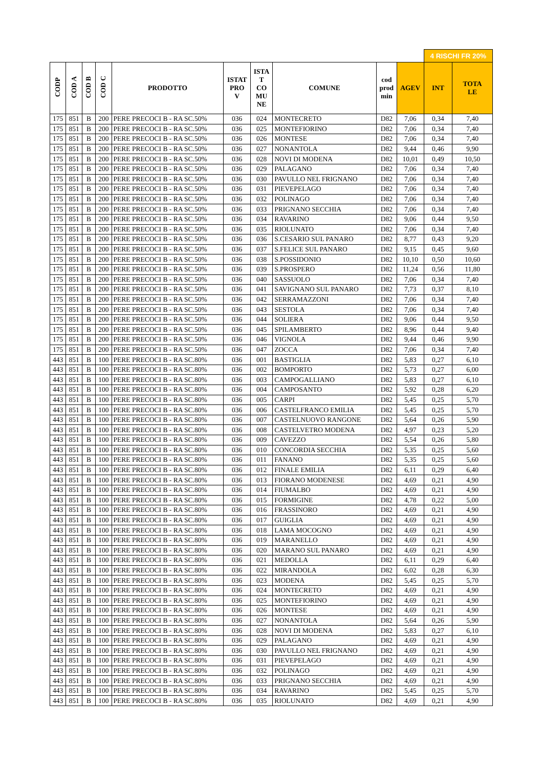| | | | | | | | | | | 4 RISCHI FR 20% | |
| CODP | COD A | COD B | COD C | PRODOTTO | ISTAT PRO V | ISTA T CO MU NE | COMUNE | cod prod min | AGEV | INT | TOTA LE |
| 175 | 851 | B | 200 | PERE PRECOCI B - RA SC.50% | 036 | 024 | MONTECRETO | D82 | 7,06 | 0,34 | 7,40 |
| 175 | 851 | B | 200 | PERE PRECOCI B - RA SC.50% | 036 | 025 | MONTEFIORINO | D82 | 7,06 | 0,34 | 7,40 |
| 175 | 851 | B | 200 | PERE PRECOCI B - RA SC.50% | 036 | 026 | MONTESE | D82 | 7,06 | 0,34 | 7,40 |
| 175 | 851 | B | 200 | PERE PRECOCI B - RA SC.50% | 036 | 027 | NONANTOLA | D82 | 9,44 | 0,46 | 9,90 |
| 175 | 851 | B | 200 | PERE PRECOCI B - RA SC.50% | 036 | 028 | NOVI DI MODENA | D82 | 10,01 | 0,49 | 10,50 |
| 175 | 851 | B | 200 | PERE PRECOCI B - RA SC.50% | 036 | 029 | PALAGANO | D82 | 7,06 | 0,34 | 7,40 |
| 175 | 851 | B | 200 | PERE PRECOCI B - RA SC.50% | 036 | 030 | PAVULLO NEL FRIGNANO | D82 | 7,06 | 0,34 | 7,40 |
| 175 | 851 | B | 200 | PERE PRECOCI B - RA SC.50% | 036 | 031 | PIEVEPELAGO | D82 | 7,06 | 0,34 | 7,40 |
| 175 | 851 | B | 200 | PERE PRECOCI B - RA SC.50% | 036 | 032 | POLINAGO | D82 | 7,06 | 0,34 | 7,40 |
| 175 | 851 | B | 200 | PERE PRECOCI B - RA SC.50% | 036 | 033 | PRIGNANO SECCHIA | D82 | 7,06 | 0,34 | 7,40 |
| 175 | 851 | B | 200 | PERE PRECOCI B - RA SC.50% | 036 | 034 | RAVARINO | D82 | 9,06 | 0,44 | 9,50 |
| 175 | 851 | B | 200 | PERE PRECOCI B - RA SC.50% | 036 | 035 | RIOLUNATO | D82 | 7,06 | 0,34 | 7,40 |
| 175 | 851 | B | 200 | PERE PRECOCI B - RA SC.50% | 036 | 036 | S.CESARIO SUL PANARO | D82 | 8,77 | 0,43 | 9,20 |
| 175 | 851 | B | 200 | PERE PRECOCI B - RA SC.50% | 036 | 037 | S.FELICE SUL PANARO | D82 | 9,15 | 0,45 | 9,60 |
| 175 | 851 | B | 200 | PERE PRECOCI B - RA SC.50% | 036 | 038 | S.POSSIDONIO | D82 | 10,10 | 0,50 | 10,60 |
| 175 | 851 | B | 200 | PERE PRECOCI B - RA SC.50% | 036 | 039 | S.PROSPERO | D82 | 11,24 | 0,56 | 11,80 |
| 175 | 851 | B | 200 | PERE PRECOCI B - RA SC.50% | 036 | 040 | SASSUOLO | D82 | 7,06 | 0,34 | 7,40 |
| 175 | 851 | B | 200 | PERE PRECOCI B - RA SC.50% | 036 | 041 | SAVIGNANO SUL PANARO | D82 | 7,73 | 0,37 | 8,10 |
| 175 | 851 | B | 200 | PERE PRECOCI B - RA SC.50% | 036 | 042 | SERRAMAZZONI | D82 | 7,06 | 0,34 | 7,40 |
| 175 | 851 | B | 200 | PERE PRECOCI B - RA SC.50% | 036 | 043 | SESTOLA | D82 | 7,06 | 0,34 | 7,40 |
| 175 | 851 | B | 200 | PERE PRECOCI B - RA SC.50% | 036 | 044 | SOLIERA | D82 | 9,06 | 0,44 | 9,50 |
| 175 | 851 | B | 200 | PERE PRECOCI B - RA SC.50% | 036 | 045 | SPILAMBERTO | D82 | 8,96 | 0,44 | 9,40 |
| 175 | 851 | B | 200 | PERE PRECOCI B - RA SC.50% | 036 | 046 | VIGNOLA | D82 | 9,44 | 0,46 | 9,90 |
| 175 | 851 | B | 200 | PERE PRECOCI B - RA SC.50% | 036 | 047 | ZOCCA | D82 | 7,06 | 0,34 | 7,40 |
| 443 | 851 | B | 100 | PERE PRECOCI B - RA SC.80% | 036 | 001 | BASTIGLIA | D82 | 5,83 | 0,27 | 6,10 |
| 443 | 851 | B | 100 | PERE PRECOCI B - RA SC.80% | 036 | 002 | BOMPORTO | D82 | 5,73 | 0,27 | 6,00 |
| 443 | 851 | B | 100 | PERE PRECOCI B - RA SC.80% | 036 | 003 | CAMPOGALLIANO | D82 | 5,83 | 0,27 | 6,10 |
| 443 | 851 | B | 100 | PERE PRECOCI B - RA SC.80% | 036 | 004 | CAMPOSANTO | D82 | 5,92 | 0,28 | 6,20 |
| 443 | 851 | B | 100 | PERE PRECOCI B - RA SC.80% | 036 | 005 | CARPI | D82 | 5,45 | 0,25 | 5,70 |
| 443 | 851 | B | 100 | PERE PRECOCI B - RA SC.80% | 036 | 006 | CASTELFRANCO EMILIA | D82 | 5,45 | 0,25 | 5,70 |
| 443 | 851 | B | 100 | PERE PRECOCI B - RA SC.80% | 036 | 007 | CASTELNUOVO RANGONE | D82 | 5,64 | 0,26 | 5,90 |
| 443 | 851 | B | 100 | PERE PRECOCI B - RA SC.80% | 036 | 008 | CASTELVETRO MODENA | D82 | 4,97 | 0,23 | 5,20 |
| 443 | 851 | B | 100 | PERE PRECOCI B - RA SC.80% | 036 | 009 | CAVEZZO | D82 | 5,54 | 0,26 | 5,80 |
| 443 | 851 | B | 100 | PERE PRECOCI B - RA SC.80% | 036 | 010 | CONCORDIA SECCHIA | D82 | 5,35 | 0,25 | 5,60 |
| 443 | 851 | B | 100 | PERE PRECOCI B - RA SC.80% | 036 | 011 | FANANO | D82 | 5,35 | 0,25 | 5,60 |
| 443 | 851 | B | 100 | PERE PRECOCI B - RA SC.80% | 036 | 012 | FINALE EMILIA | D82 | 6,11 | 0,29 | 6,40 |
| 443 | 851 | B | 100 | PERE PRECOCI B - RA SC.80% | 036 | 013 | FIORANO MODENESE | D82 | 4,69 | 0,21 | 4,90 |
| 443 | 851 | B | 100 | PERE PRECOCI B - RA SC.80% | 036 | 014 | FIUMALBO | D82 | 4,69 | 0,21 | 4,90 |
| 443 | 851 | B | 100 | PERE PRECOCI B - RA SC.80% | 036 | 015 | FORMIGINE | D82 | 4,78 | 0,22 | 5,00 |
| 443 | 851 | B | 100 | PERE PRECOCI B - RA SC.80% | 036 | 016 | FRASSINORO | D82 | 4,69 | 0,21 | 4,90 |
| 443 | 851 | B | 100 | PERE PRECOCI B - RA SC.80% | 036 | 017 | GUIGLIA | D82 | 4,69 | 0,21 | 4,90 |
| 443 | 851 | B | 100 | PERE PRECOCI B - RA SC.80% | 036 | 018 | LAMA MOCOGNO | D82 | 4,69 | 0,21 | 4,90 |
| 443 | 851 | B | 100 | PERE PRECOCI B - RA SC.80% | 036 | 019 | MARANELLO | D82 | 4,69 | 0,21 | 4,90 |
| 443 | 851 | B | 100 | PERE PRECOCI B - RA SC.80% | 036 | 020 | MARANO SUL PANARO | D82 | 4,69 | 0,21 | 4,90 |
| 443 | 851 | B | 100 | PERE PRECOCI B - RA SC.80% | 036 | 021 | MEDOLLA | D82 | 6,11 | 0,29 | 6,40 |
| 443 | 851 | B | 100 | PERE PRECOCI B - RA SC.80% | 036 | 022 | MIRANDOLA | D82 | 6,02 | 0,28 | 6,30 |
| 443 | 851 | B | 100 | PERE PRECOCI B - RA SC.80% | 036 | 023 | MODENA | D82 | 5,45 | 0,25 | 5,70 |
| 443 | 851 | B | 100 | PERE PRECOCI B - RA SC.80% | 036 | 024 | MONTECRETO | D82 | 4,69 | 0,21 | 4,90 |
| 443 | 851 | B | 100 | PERE PRECOCI B - RA SC.80% | 036 | 025 | MONTEFIORINO | D82 | 4,69 | 0,21 | 4,90 |
| 443 | 851 | B | 100 | PERE PRECOCI B - RA SC.80% | 036 | 026 | MONTESE | D82 | 4,69 | 0,21 | 4,90 |
| 443 | 851 | B | 100 | PERE PRECOCI B - RA SC.80% | 036 | 027 | NONANTOLA | D82 | 5,64 | 0,26 | 5,90 |
| 443 | 851 | B | 100 | PERE PRECOCI B - RA SC.80% | 036 | 028 | NOVI DI MODENA | D82 | 5,83 | 0,27 | 6,10 |
| 443 | 851 | B | 100 | PERE PRECOCI B - RA SC.80% | 036 | 029 | PALAGANO | D82 | 4,69 | 0,21 | 4,90 |
| 443 | 851 | B | 100 | PERE PRECOCI B - RA SC.80% | 036 | 030 | PAVULLO NEL FRIGNANO | D82 | 4,69 | 0,21 | 4,90 |
| 443 | 851 | B | 100 | PERE PRECOCI B - RA SC.80% | 036 | 031 | PIEVEPELAGO | D82 | 4,69 | 0,21 | 4,90 |
| 443 | 851 | B | 100 | PERE PRECOCI B - RA SC.80% | 036 | 032 | POLINAGO | D82 | 4,69 | 0,21 | 4,90 |
| 443 | 851 | B | 100 | PERE PRECOCI B - RA SC.80% | 036 | 033 | PRIGNANO SECCHIA | D82 | 4,69 | 0,21 | 4,90 |
| 443 | 851 | B | 100 | PERE PRECOCI B - RA SC.80% | 036 | 034 | RAVARINO | D82 | 5,45 | 0,25 | 5,70 |
| 443 | 851 | B | 100 | PERE PRECOCI B - RA SC.80% | 036 | 035 | RIOLUNATO | D82 | 4,69 | 0,21 | 4,90 |